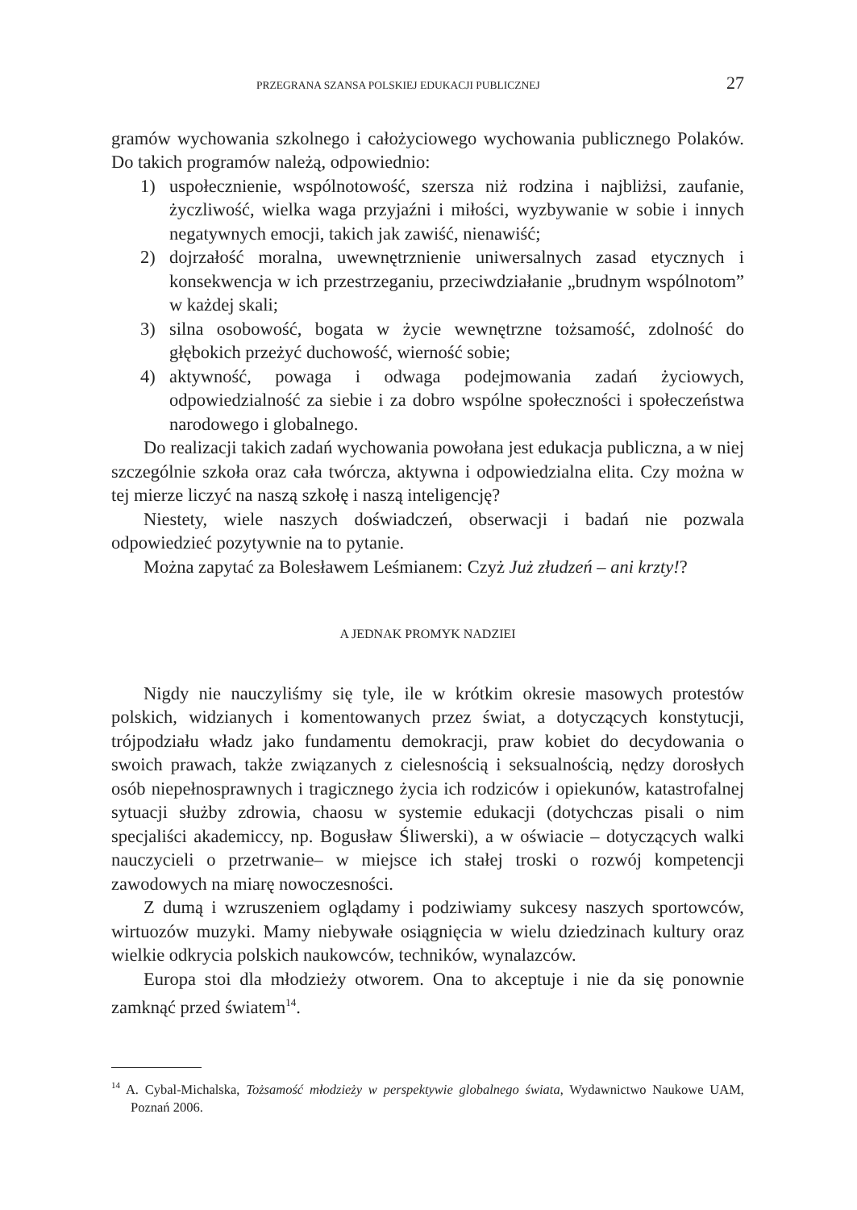PRZEGRANA SZANSA POLSKIEJ EDUKACJI PUBLICZNEJ 27
gramów wychowania szkolnego i całożyciowego wychowania publicznego Polaków. Do takich programów należą, odpowiednio:
1) uspołecznienie, wspólnotowość, szersza niż rodzina i najbliżsi, zaufanie, życzliwość, wielka waga przyjaźni i miłości, wyzbywanie w sobie i innych negatywnych emocji, takich jak zawiść, nienawiść;
2) dojrzałość moralna, uwewnętrznienie uniwersalnych zasad etycznych i konsekwencja w ich przestrzeganiu, przeciwdziałanie „brudnym wspólnotom” w każdej skali;
3) silna osobowość, bogata w życie wewnętrzne tożsamość, zdolność do głębokich przeżyć duchowość, wierność sobie;
4) aktywność, powaga i odwaga podejmowania zadań życiowych, odpowiedzialność za siebie i za dobro wspólne społeczności i społeczeństwa narodowego i globalnego.
Do realizacji takich zadań wychowania powołana jest edukacja publiczna, a w niej szczególnie szkoła oraz cała twórcza, aktywna i odpowiedzialna elita. Czy można w tej mierze liczyć na naszą szkołę i naszą inteligencję?
Niestety, wiele naszych doświadczeń, obserwacji i badań nie pozwala odpowiedzieć pozytywnie na to pytanie.
Można zapytać za Bolesławem Leśmianem: Czyż Już złudzeń – ani krzty!?
A JEDNAK PROMYK NADZIEI
Nigdy nie nauczyliśmy się tyle, ile w krótkim okresie masowych protestów polskich, widzianych i komentowanych przez świat, a dotyczących konstytucji, trójpodziału władz jako fundamentu demokracji, praw kobiet do decydowania o swoich prawach, także związanych z cielesnością i seksualnością, nędzy dorosłych osób niepełnosprawnych i tragicznego życia ich rodziców i opiekunów, katastrofalnej sytuacji służby zdrowia, chaosu w systemie edukacji (dotychczas pisali o nim specjaliści akademiccy, np. Bogusław Śliwerski), a w oświacie – dotyczących walki nauczycieli o przetrwanie– w miejsce ich stałej troski o rozwój kompetencji zawodowych na miarę nowoczesności.
Z dumą i wzruszeniem oglądamy i podziwiamy sukcesy naszych sportowców, wirtuozów muzyki. Mamy niebywałe osiągnięcia w wielu dziedzinach kultury oraz wielkie odkrycia polskich naukowców, techników, wynalazców.
Europa stoi dla młodzieży otworem. Ona to akceptuje i nie da się ponownie zamknąć przed światem<sup>14</sup>.
<sup>14</sup> A. Cybal-Michalska, Tożsamość młodzieży w perspektywie globalnego świata, Wydawnictwo Naukowe UAM, Poznań 2006.